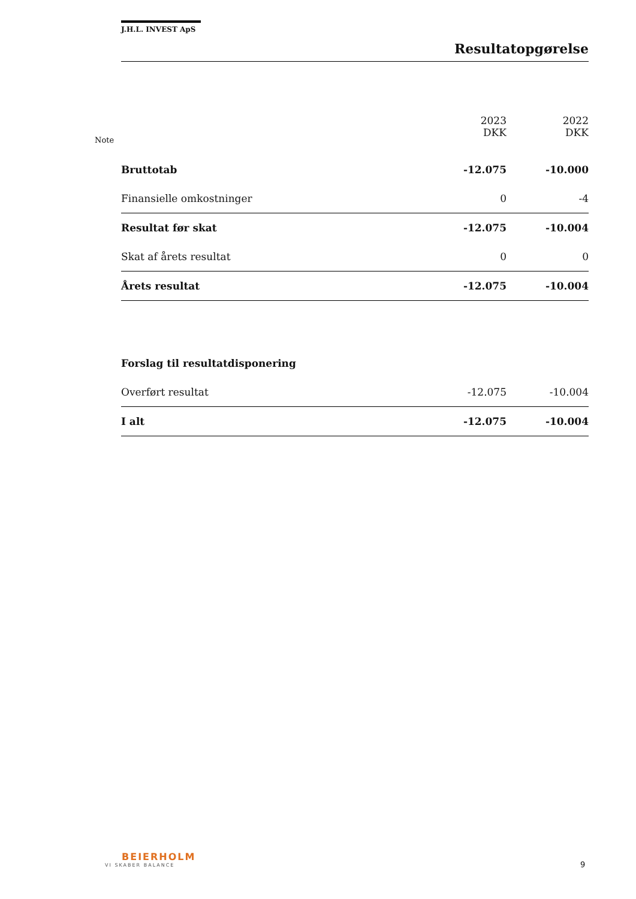Note
J.H.L. INVEST ApS
Resultatopgørelse
| | 2023 DKK | 2022 DKK |
| --- | --- | --- |
| Bruttotab | -12.075 | -10.000 |
| Finansielle omkostninger | 0 | -4 |
| Resultat før skat | -12.075 | -10.004 |
| Skat af årets resultat | 0 | 0 |
| Årets resultat | -12.075 | -10.004 |
| Forslag til resultatdisponering | | |
| Overført resultat | -12.075 | -10.004 |
| I alt | -12.075 | -10.004 |
BEIERHOLM
VI SKABER BALANCE
9